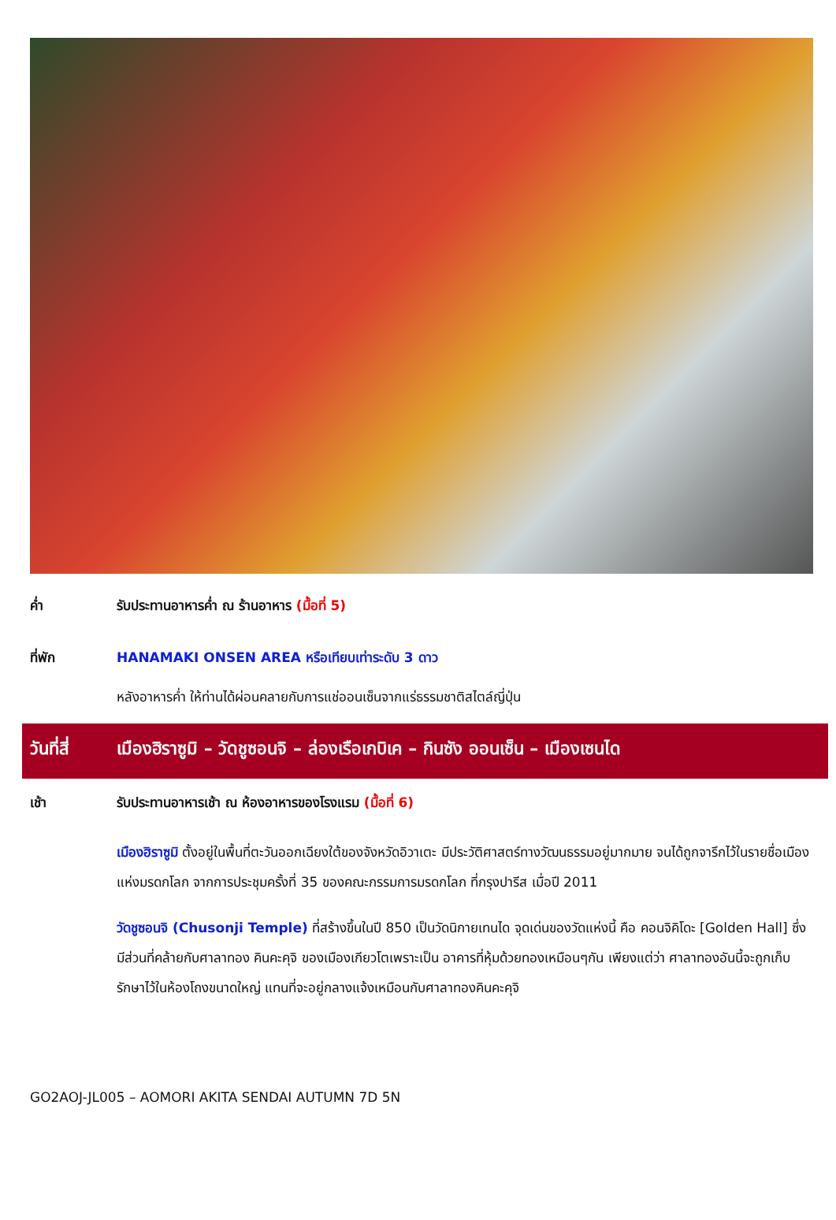ค่ำ รับประทานอาหารค่ำ ณ ร้านอาหาร (มื้อที่ 5)
ที่พัก HANAMAKI ONSEN AREA หรือเทียบเท่าระดับ 3 ดาว
หลังอาหารค่ำ ให้ท่านได้ผ่อนคลายกับการแช่ออนเซ็นจากแร่ธรรมชาติสไตล์ญี่ปุ่น
วันที่สี่
เมืองฮิราซูมิ – วัดชูซอนจิ – ล่องเรือเกบิเค – กินซัง ออนเซ็น – เมืองเซนได
เช้า รับประทานอาหารเช้า ณ ห้องอาหารของโรงแรม (มื้อที่ 6)
เมืองฮิราซูมิ ตั้งอยู่ในพื้นที่ตะวันออกเฉียงใต้ของจังหวัดอิวาเตะ มีประวัติศาสตร์ทางวัฒนธรรมอยู่มากมาย จนได้ถูกจารึกไว้ในรายชื่อเมืองแห่งมรดกโลก จากการประชุมครั้งที่ 35 ของคณะกรรมการมรดกโลก ที่กรุงปารีส เมื่อปี 2011
วัดชูซอนจิ (Chusonji Temple) ที่สร้างขึ้นในปี 850 เป็นวัดนิกายเทนได จุดเด่นของวัดแห่งนี้ คือ คอนจิคิโดะ [Golden Hall] ซึ่งมีส่วนที่คล้ายกับศาลาทอง คินคะคุจิ ของเมืองเกียวโตเพราะเป็น อาคารที่หุ้มด้วยทองเหมือนๆกัน เพียงแต่ว่า ศาลาทองอันนี้จะถูกเก็บรักษาไว้ในห้องโถงขนาดใหญ่ แทนที่จะอยู่กลางแจ้งเหมือนกับศาลาทองคินคะคุจิ
GO2AOJ-JL005 – AOMORI AKITA SENDAI AUTUMN 7D 5N